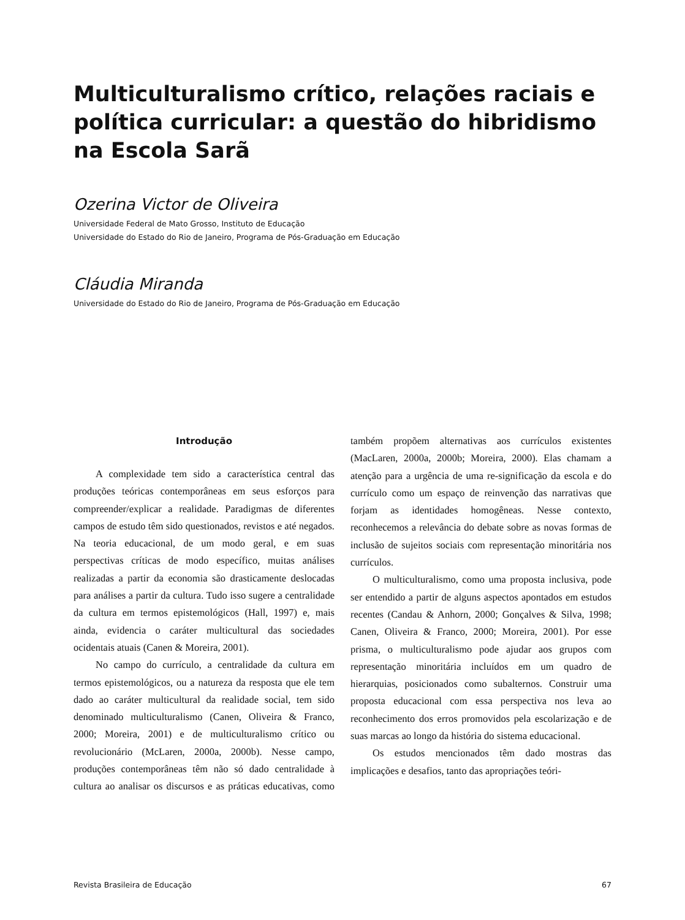Multiculturalismo crítico, relações raciais e política curricular: a questão do hibridismo na Escola Sarã
Ozerina Victor de Oliveira
Universidade Federal de Mato Grosso, Instituto de Educação
Universidade do Estado do Rio de Janeiro, Programa de Pós-Graduação em Educação
Cláudia Miranda
Universidade do Estado do Rio de Janeiro, Programa de Pós-Graduação em Educação
Introdução
A complexidade tem sido a característica central das produções teóricas contemporâneas em seus esforços para compreender/explicar a realidade. Paradigmas de diferentes campos de estudo têm sido questionados, revistos e até negados. Na teoria educacional, de um modo geral, e em suas perspectivas críticas de modo específico, muitas análises realizadas a partir da economia são drasticamente deslocadas para análises a partir da cultura. Tudo isso sugere a centralidade da cultura em termos epistemológicos (Hall, 1997) e, mais ainda, evidencia o caráter multicultural das sociedades ocidentais atuais (Canen & Moreira, 2001).
No campo do currículo, a centralidade da cultura em termos epistemológicos, ou a natureza da resposta que ele tem dado ao caráter multicultural da realidade social, tem sido denominado multiculturalismo (Canen, Oliveira & Franco, 2000; Moreira, 2001) e de multiculturalismo crítico ou revolucionário (McLaren, 2000a, 2000b). Nesse campo, produções contemporâneas têm não só dado centralidade à cultura ao analisar os discursos e as práticas educativas, como também propõem alternativas aos currículos existentes (MacLaren, 2000a, 2000b; Moreira, 2000). Elas chamam a atenção para a urgência de uma re-significação da escola e do currículo como um espaço de reinvenção das narrativas que forjam as identidades homogêneas. Nesse contexto, reconhecemos a relevância do debate sobre as novas formas de inclusão de sujeitos sociais com representação minoritária nos currículos.
O multiculturalismo, como uma proposta inclusiva, pode ser entendido a partir de alguns aspectos apontados em estudos recentes (Candau & Anhorn, 2000; Gonçalves & Silva, 1998; Canen, Oliveira & Franco, 2000; Moreira, 2001). Por esse prisma, o multiculturalismo pode ajudar aos grupos com representação minoritária incluídos em um quadro de hierarquias, posicionados como subalternos. Construir uma proposta educacional com essa perspectiva nos leva ao reconhecimento dos erros promovidos pela escolarização e de suas marcas ao longo da história do sistema educacional.
Os estudos mencionados têm dado mostras das implicações e desafios, tanto das apropriações teóri-
Revista Brasileira de Educação 67